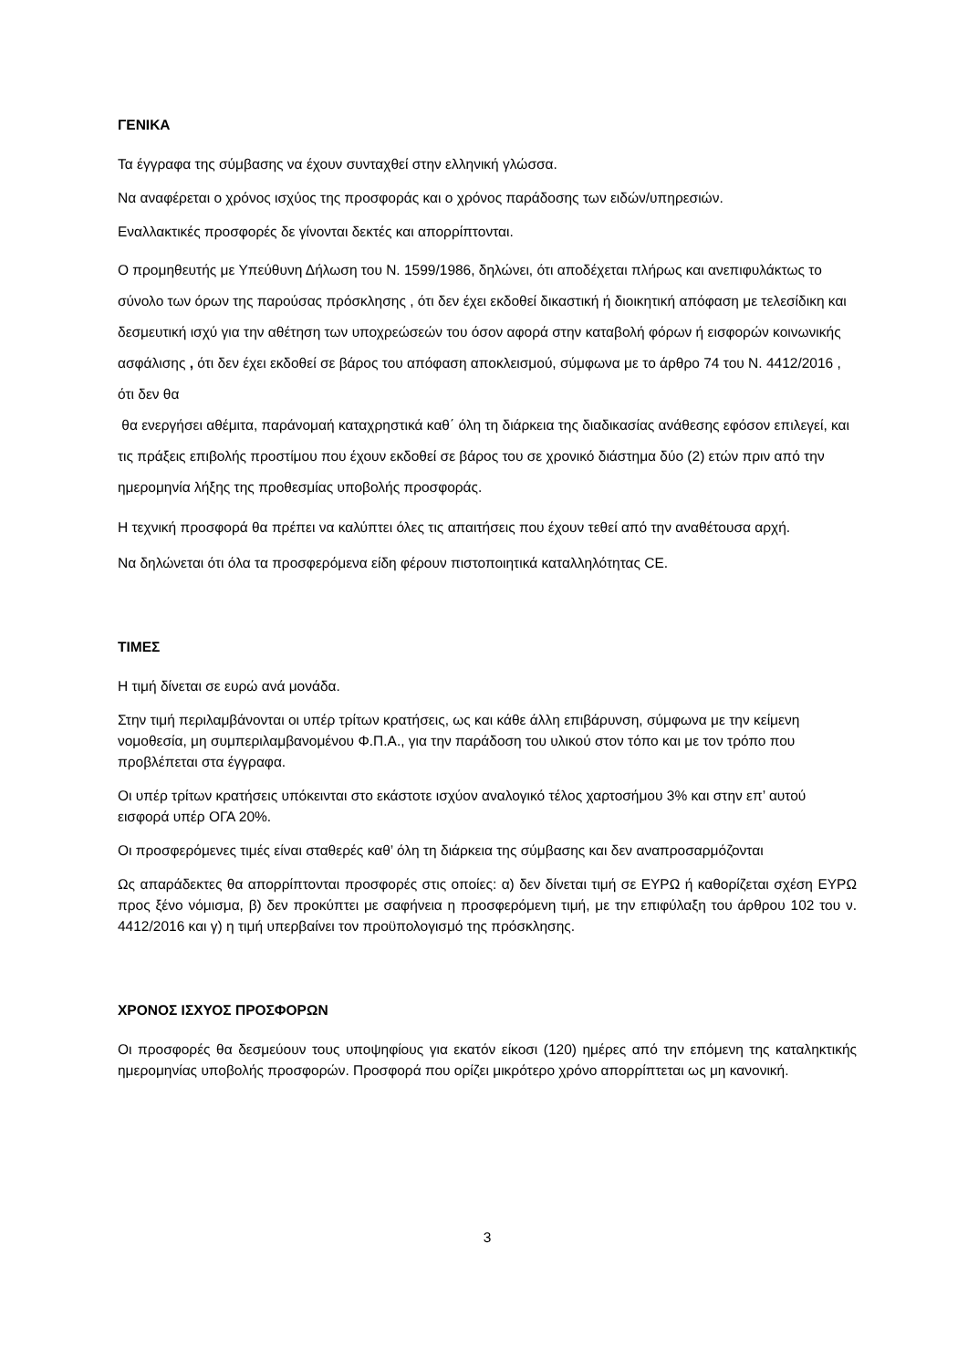ΓΕΝΙΚΑ
Τα έγγραφα της σύμβασης να έχουν συνταχθεί στην ελληνική γλώσσα.
Να αναφέρεται ο χρόνος ισχύος της προσφοράς και ο χρόνος παράδοσης των ειδών/υπηρεσιών.
Εναλλακτικές προσφορές δε γίνονται δεκτές και απορρίπτονται.
Ο προμηθευτής με Υπεύθυνη Δήλωση του Ν. 1599/1986, δηλώνει, ότι αποδέχεται πλήρως και ανεπιφυλάκτως το σύνολο των όρων της παρούσας πρόσκλησης , ότι δεν έχει εκδοθεί δικαστική ή διοικητική απόφαση με τελεσίδικη και δεσμευτική ισχύ για την αθέτηση των υποχρεώσεών του όσον αφορά στην καταβολή φόρων ή εισφορών κοινωνικής ασφάλισης , ότι δεν έχει εκδοθεί σε βάρος του απόφαση αποκλεισμού, σύμφωνα με το άρθρο 74 του Ν. 4412/2016 , ότι δεν θα
θα ενεργήσει αθέμιτα, παράνομαή καταχρηστικά καθ΄ όλη τη διάρκεια της διαδικασίας ανάθεσης εφόσον επιλεγεί, και τις πράξεις επιβολής προστίμου που έχουν εκδοθεί σε βάρος του σε χρονικό διάστημα δύο (2) ετών πριν από την ημερομηνία λήξης της προθεσμίας υποβολής προσφοράς.
Η τεχνική προσφορά θα πρέπει να καλύπτει όλες τις απαιτήσεις που έχουν τεθεί από την αναθέτουσα αρχή.
Να δηλώνεται ότι όλα τα προσφερόμενα είδη φέρουν πιστοποιητικά καταλληλότητας CE.
ΤΙΜΕΣ
Η τιμή δίνεται σε ευρώ ανά μονάδα.
Στην τιμή περιλαμβάνονται οι υπέρ τρίτων κρατήσεις, ως και κάθε άλλη επιβάρυνση, σύμφωνα με την κείμενη νομοθεσία, μη συμπεριλαμβανομένου Φ.Π.Α., για την παράδοση του υλικού στον τόπο και με τον τρόπο που προβλέπεται στα έγγραφα.
Οι υπέρ τρίτων κρατήσεις υπόκεινται στο εκάστοτε ισχύον αναλογικό τέλος χαρτοσήμου 3% και στην επ’ αυτού εισφορά υπέρ ΟΓΑ 20%.
Οι προσφερόμενες τιμές είναι σταθερές καθ’ όλη τη διάρκεια της σύμβασης και δεν αναπροσαρμόζονται
Ως απαράδεκτες θα απορρίπτονται προσφορές στις οποίες: α) δεν δίνεται τιμή σε ΕΥΡΩ ή καθορίζεται σχέση ΕΥΡΩ προς ξένο νόμισμα, β) δεν προκύπτει με σαφήνεια η προσφερόμενη τιμή, με την επιφύλαξη του άρθρου 102 του ν. 4412/2016 και γ) η τιμή υπερβαίνει τον προϋπολογισμό της πρόσκλησης.
ΧΡΟΝΟΣ ΙΣΧΥΟΣ ΠΡΟΣΦΟΡΩΝ
Οι προσφορές θα δεσμεύουν τους υποψηφίους για εκατόν είκοσι (120) ημέρες από την επόμενη της καταληκτικής ημερομηνίας υποβολής προσφορών. Προσφορά που ορίζει μικρότερο χρόνο απορρίπτεται ως μη κανονική.
3